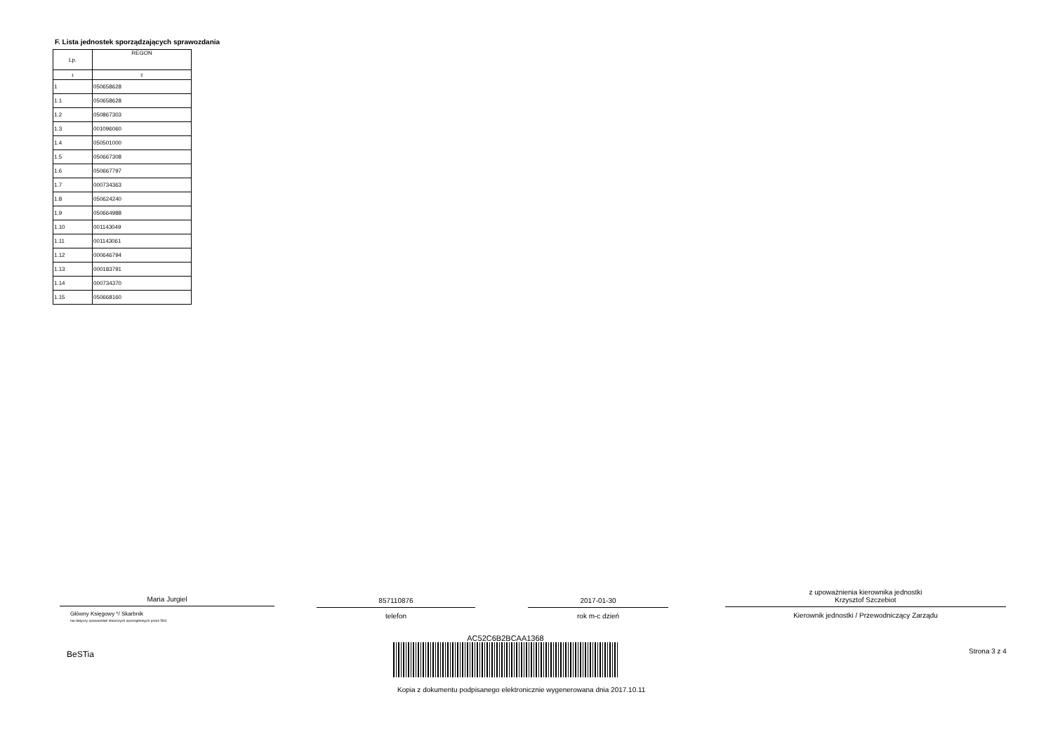F. Lista jednostek sporządzających sprawozdania
| Lp. | REGON |
| --- | --- |
| 1 | 2 |
| 1 | 050658628 |
| 1.1 | 050658628 |
| 1.2 | 050867303 |
| 1.3 | 001096060 |
| 1.4 | 050501000 |
| 1.5 | 050667308 |
| 1.6 | 050667797 |
| 1.7 | 000734363 |
| 1.8 | 050624240 |
| 1.9 | 050664988 |
| 1.10 | 001143049 |
| 1.11 | 001143061 |
| 1.12 | 000646794 |
| 1.13 | 000183791 |
| 1.14 | 000734370 |
| 1.15 | 050668160 |
Maria Jurgiel
Główny Księgowy */ Skarbnik
nie dotyczy sprawozdań zbiorczych sporządzonych przez RIO
857110876
telefon
2017-01-30
rok m-c dzień
z upoważnienia kierownika jednostki
Krzysztof Szczebiot
Kierownik jednostki / Przewodniczący Zarządu
BeSTia
AC52C6B2BCAA1368
Kopia z dokumentu podpisanego elektronicznie wygenerowana dnia 2017.10.11
Strona 3 z 4